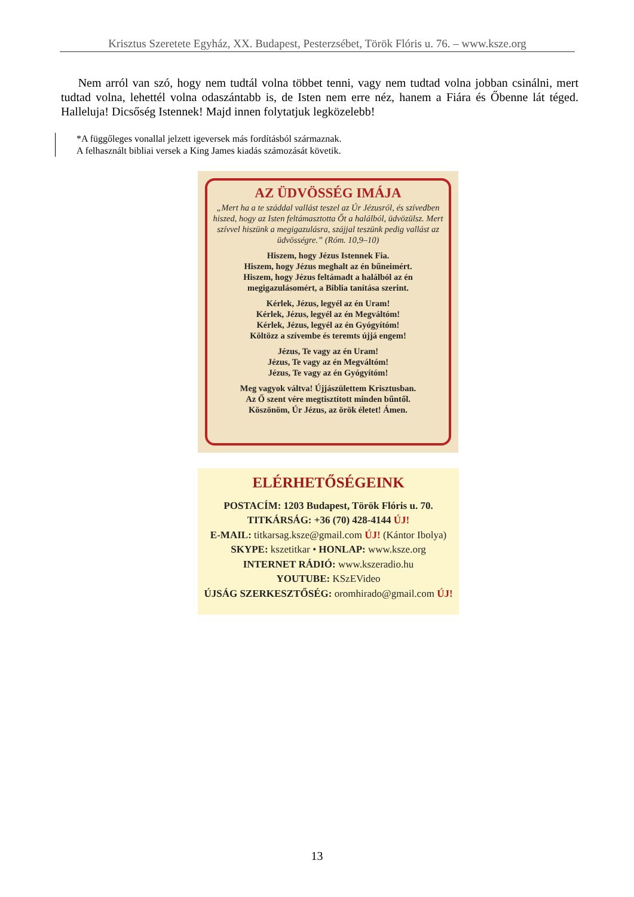Krisztus Szeretete Egyház, XX. Budapest, Pesterzsébet, Török Flóris u. 76. – www.ksze.org
Nem arról van szó, hogy nem tudtál volna többet tenni, vagy nem tudtad volna jobban csinálni, mert tudtad volna, lehettél volna odaszántabb is, de Isten nem erre néz, hanem a Fiára és Őbenne lát téged. Halleluja! Dicsőség Istennek! Majd innen folytatjuk legközelebb!
*A függőleges vonallal jelzett igeversek más fordításból származnak.
A felhasznált bibliai versek a King James kiadás számozását követik.
AZ ÜDVÖSSÉG IMÁJA
„Mert ha a te száddal vallást teszel az Úr Jézusról, és szívedben hiszed, hogy az Isten feltámasztotta Őt a halálból, üdvözülsz. Mert szívvel hiszünk a megigazulásra, szájjal teszünk pedig vallást az üdvösségre.” (Róm. 10,9–10)
Hiszem, hogy Jézus Istennek Fia.
Hiszem, hogy Jézus meghalt az én bűneimért.
Hiszem, hogy Jézus feltámadt a halálból az én megigazulásomért, a Biblia tanítása szerint.
Kérlek, Jézus, legyél az én Uram!
Kérlek, Jézus, legyél az én Megváltóm!
Kérlek, Jézus, legyél az én Gyógyítóm!
Költözz a szívembe és teremts újjá engem!
Jézus, Te vagy az én Uram!
Jézus, Te vagy az én Megváltóm!
Jézus, Te vagy az én Gyógyítóm!
Meg vagyok váltva! Újjászülettem Krisztusban.
Az Ő szent vére megtisztított minden bűntől.
Köszönöm, Úr Jézus, az örök életet! Ámen.
ELÉRHETŐSÉGEINK
POSTACÍM: 1203 Budapest, Török Flóris u. 70.
TITKÁRSÁG: +36 (70) 428-4144 ÚJ!
E-MAIL: titkarsag.ksze@gmail.com ÚJ! (Kántor Ibolya)
SKYPE: kszetitkar • HONLAP: www.ksze.org
INTERNET RÁDIÓ: www.kszeradio.hu
YOUTUBE: KSzEVideo
ÚJSÁG SZERKESZTŐSÉG: oromhirado@gmail.com ÚJ!
13